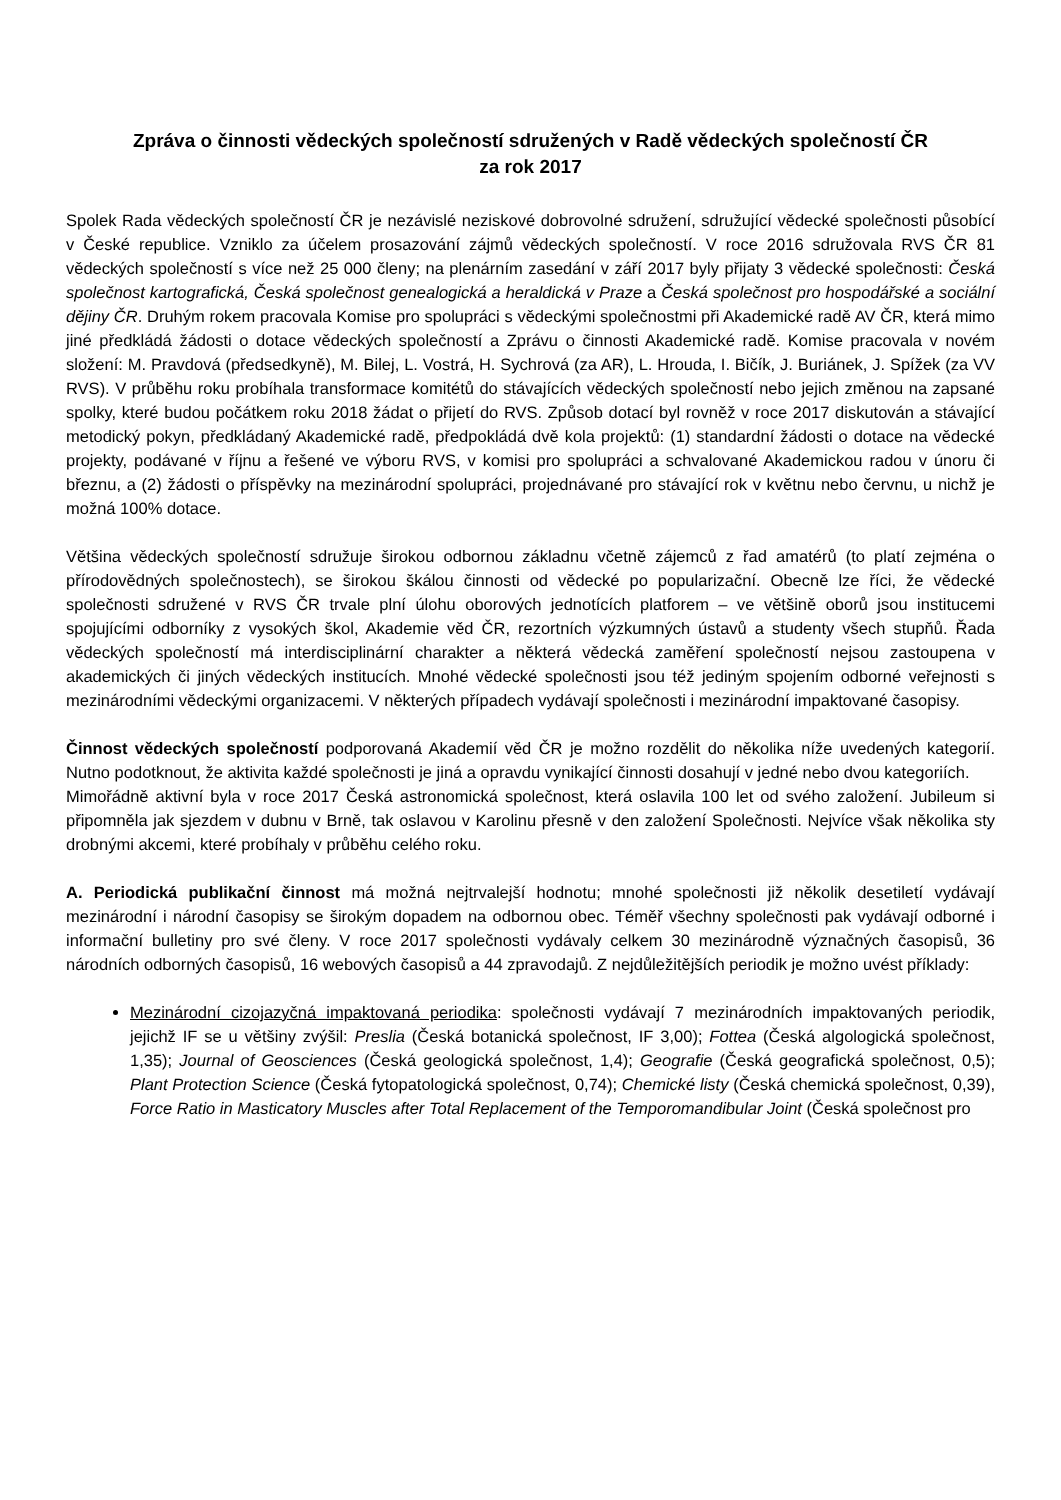Zpráva o činnosti vědeckých společností sdružených v Radě vědeckých společností ČR
za rok 2017
Spolek Rada vědeckých společností ČR je nezávislé neziskové dobrovolné sdružení, sdružující vědecké společnosti působící v České republice. Vzniklo za účelem prosazování zájmů vědeckých společností. V roce 2016 sdružovala RVS ČR 81 vědeckých společností s více než 25 000 členy; na plenárním zasedání v září 2017 byly přijaty 3 vědecké společnosti: Česká společnost kartografická, Česká společnost genealogická a heraldická v Praze a Česká společnost pro hospodářské a sociální dějiny ČR. Druhým rokem pracovala Komise pro spolupráci s vědeckými společnostmi při Akademické radě AV ČR, která mimo jiné předkládá žádosti o dotace vědeckých společností a Zprávu o činnosti Akademické radě. Komise pracovala v novém složení: M. Pravdová (předsedkyně), M. Bilej, L. Vostrá, H. Sychrová (za AR), L. Hrouda, I. Bičík, J. Buriánek, J. Spížek (za VV RVS). V průběhu roku probíhala transformace komitétů do stávajících vědeckých společností nebo jejich změnou na zapsané spolky, které budou počátkem roku 2018 žádat o přijetí do RVS. Způsob dotací byl rovněž v roce 2017 diskutován a stávající metodický pokyn, předkládaný Akademické radě, předpokládá dvě kola projektů: (1) standardní žádosti o dotace na vědecké projekty, podávané v říjnu a řešené ve výboru RVS, v komisi pro spolupráci a schvalované Akademickou radou v únoru či březnu, a (2) žádosti o příspěvky na mezinárodní spolupráci, projednávané pro stávající rok v květnu nebo červnu, u nichž je možná 100% dotace.
Většina vědeckých společností sdružuje širokou odbornou základnu včetně zájemců z řad amatérů (to platí zejména o přírodovědných společnostech), se širokou škálou činnosti od vědecké po popularizační. Obecně lze říci, že vědecké společnosti sdružené v RVS ČR trvale plní úlohu oborových jednotících platforem – ve většině oborů jsou institucemi spojujícími odborníky z vysokých škol, Akademie věd ČR, rezortních výzkumných ústavů a studenty všech stupňů. Řada vědeckých společností má interdisciplinární charakter a některá vědecká zaměření společností nejsou zastoupena v akademických či jiných vědeckých institucích. Mnohé vědecké společnosti jsou též jediným spojením odborné veřejnosti s mezinárodními vědeckými organizacemi. V některých případech vydávají společnosti i mezinárodní impaktované časopisy.
Činnost vědeckých společností podporovaná Akademií věd ČR je možno rozdělit do několika níže uvedených kategorií. Nutno podotknout, že aktivita každé společnosti je jiná a opravdu vynikající činnosti dosahují v jedné nebo dvou kategoriích.
Mimořádně aktivní byla v roce 2017 Česká astronomická společnost, která oslavila 100 let od svého založení. Jubileum si připomněla jak sjezdem v dubnu v Brně, tak oslavou v Karolinu přesně v den založení Společnosti. Nejvíce však několika sty drobnými akcemi, které probíhaly v průběhu celého roku.
A. Periodická publikační činnost má možná nejtrvalejší hodnotu; mnohé společnosti již několik desetiletí vydávají mezinárodní i národní časopisy se širokým dopadem na odbornou obec. Téměř všechny společnosti pak vydávají odborné i informační bulletiny pro své členy. V roce 2017 společnosti vydávaly celkem 30 mezinárodně význačných časopisů, 36 národních odborných časopisů, 16 webových časopisů a 44 zpravodajů. Z nejdůležitějších periodik je možno uvést příklady:
Mezinárodní cizojazyčná impaktovaná periodika: společnosti vydávají 7 mezinárodních impaktovaných periodik, jejichž IF se u většiny zvýšil: Preslia (Česká botanická společnost, IF 3,00); Fottea (Česká algologická společnost, 1,35); Journal of Geosciences (Česká geologická společnost, 1,4); Geografie (Česká geografická společnost, 0,5); Plant Protection Science (Česká fytopatologická společnost, 0,74); Chemické listy (Česká chemická společnost, 0,39), Force Ratio in Masticatory Muscles after Total Replacement of the Temporomandibular Joint (Česká společnost pro